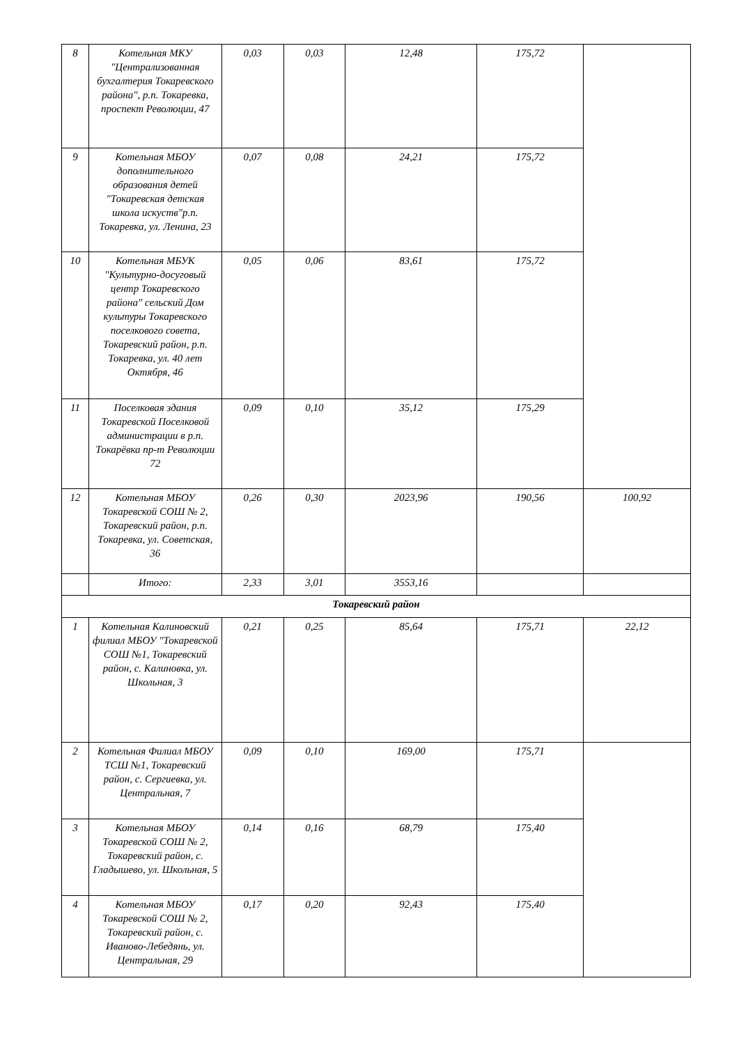| 8 | Котельная МКУ "Централизованная бухгалтерия Токаревского района", р.п. Токаревка, проспект Революции, 47 | 0,03 | 0,03 | 12,48 | 175,72 | |
| 9 | Котельная МБОУ дополнительного образования детей "Токаревская детская школа искуств"р.п. Токаревка, ул. Ленина, 23 | 0,07 | 0,08 | 24,21 | 175,72 | |
| 10 | Котельная МБУК "Культурно-досуговый центр Токаревского района" сельский Дом культуры Токаревского поселкового совета, Токаревский район, р.п. Токаревка, ул. 40 лет Октября, 46 | 0,05 | 0,06 | 83,61 | 175,72 | |
| 11 | Поселковая здания Токаревской Поселковой администрации в р.п. Токарёвка пр-т Революции 72 | 0,09 | 0,10 | 35,12 | 175,29 | |
| 12 | Котельная МБОУ Токаревской СОШ № 2, Токаревский район, р.п. Токаревка, ул. Советская, 36 | 0,26 | 0,30 | 2023,96 | 190,56 | 100,92 |
| | Итого: | 2,33 | 3,01 | 3553,16 | | |
| Токаревский район | | | | | | |
| 1 | Котельная Калиновский филиал МБОУ "Токаревской СОШ №1, Токаревский район, с. Калиновка, ул. Школьная, 3 | 0,21 | 0,25 | 85,64 | 175,71 | 22,12 |
| 2 | Котельная Филиал МБОУ ТСШ №1, Токаревский район, с. Сергиевка, ул. Центральная, 7 | 0,09 | 0,10 | 169,00 | 175,71 | |
| 3 | Котельная МБОУ Токаревской СОШ № 2, Токаревский район, с. Гладышево, ул. Школьная, 5 | 0,14 | 0,16 | 68,79 | 175,40 | |
| 4 | Котельная МБОУ Токаревской СОШ № 2, Токаревский район, с. Иваново-Лебедянь, ул. Центральная, 29 | 0,17 | 0,20 | 92,43 | 175,40 | |